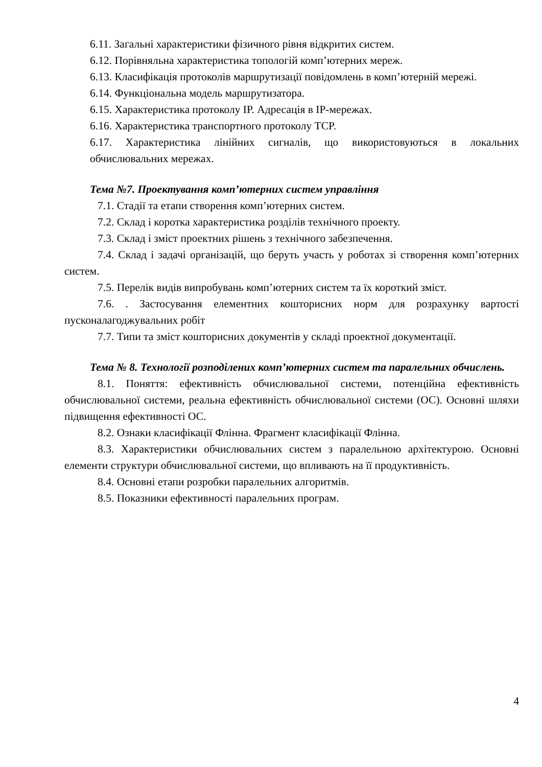6.11. Загальні характеристики фізичного рівня відкритих систем.
6.12. Порівняльна характеристика топологій комп’ютерних мереж.
6.13. Класифікація протоколів маршрутизації повідомлень в комп’ютерній мережі.
6.14. Функціональна модель маршрутизатора.
6.15. Характеристика протоколу IP. Адресація в IP-мережах.
6.16. Характеристика транспортного протоколу TCP.
6.17. Характеристика лінійних сигналів, що використовуються в локальних обчислювальних мережах.
Тема №7. Проектування комп’ютерних систем управління
7.1. Стадії та етапи створення комп’ютерних систем.
7.2. Склад і коротка характеристика розділів технічного проекту.
7.3. Склад і зміст проектних рішень з технічного забезпечення.
7.4. Склад і задачі організацій, що беруть участь у роботах зі створення комп’ютерних систем.
7.5. Перелік видів випробувань комп’ютерних систем та їх короткий зміст.
7.6. . Застосування елементних кошторисних норм для розрахунку вартості пусконалагоджувальних робіт
7.7. Типи та зміст кошторисних документів у складі проектної документації.
Тема № 8. Технології розподілених комп’ютерних систем та паралельних обчислень.
8.1. Поняття: ефективність обчислювальної системи, потенційна ефективність обчислювальної системи, реальна ефективність обчислювальної системи (ОС). Основні шляхи підвищення ефективності ОС.
8.2. Ознаки класифікації Флінна. Фрагмент класифікації Флінна.
8.3. Характеристики обчислювальних систем з паралельною архітектурою. Основні елементи структури обчислювальної системи, що впливають на її продуктивність.
8.4. Основні етапи розробки паралельних алгоритмів.
8.5. Показники ефективності паралельних програм.
4